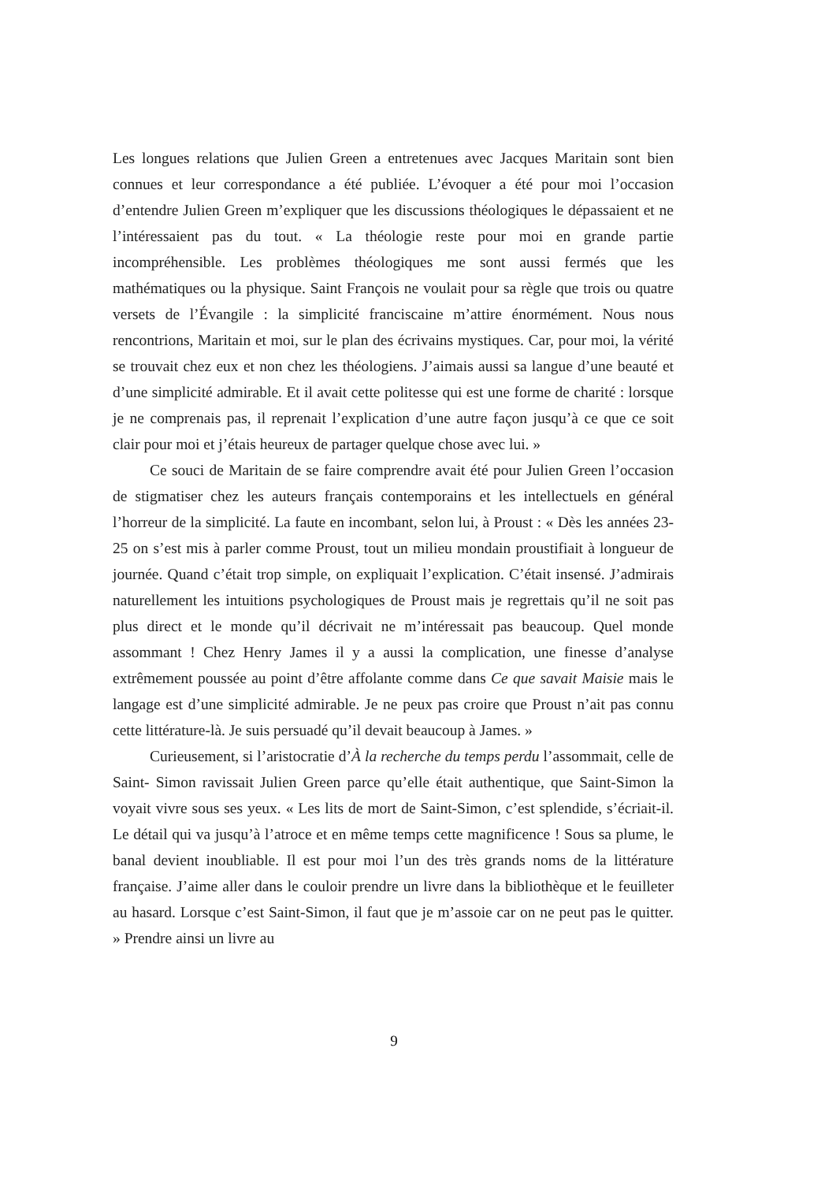Les longues relations que Julien Green a entretenues avec Jacques Maritain sont bien connues et leur correspondance a été publiée. L’évoquer a été pour moi l’occasion d’entendre Julien Green m’expliquer que les discussions théologiques le dépassaient et ne l’intéressaient pas du tout. « La théologie reste pour moi en grande partie incompréhensible. Les problèmes théologiques me sont aussi fermés que les mathématiques ou la physique. Saint François ne voulait pour sa règle que trois ou quatre versets de l’Évangile : la simplicité franciscaine m’attire énormément. Nous nous rencontrions, Maritain et moi, sur le plan des écrivains mystiques. Car, pour moi, la vérité se trouvait chez eux et non chez les théologiens. J’aimais aussi sa langue d’une beauté et d’une simplicité admirable. Et il avait cette politesse qui est une forme de charité : lorsque je ne comprenais pas, il reprenait l’explication d’une autre façon jusqu’à ce que ce soit clair pour moi et j’étais heureux de partager quelque chose avec lui. »
Ce souci de Maritain de se faire comprendre avait été pour Julien Green l’occasion de stigmatiser chez les auteurs français contemporains et les intellectuels en général l’horreur de la simplicité. La faute en incombant, selon lui, à Proust : « Dès les années 23-25 on s’est mis à parler comme Proust, tout un milieu mondain proustifiait à longueur de journée. Quand c’était trop simple, on expliquait l’explication. C’était insensé. J’admirais naturellement les intuitions psychologiques de Proust mais je regrettais qu’il ne soit pas plus direct et le monde qu’il décrivait ne m’intéressait pas beaucoup. Quel monde assommant ! Chez Henry James il y a aussi la complication, une finesse d’analyse extrêmement poussée au point d’être affolante comme dans Ce que savait Maisie mais le langage est d’une simplicité admirable. Je ne peux pas croire que Proust n’ait pas connu cette littérature-là. Je suis persuadé qu’il devait beaucoup à James. »
Curieusement, si l’aristocratie d’À la recherche du temps perdu l’assommait, celle de Saint- Simon ravissait Julien Green parce qu’elle était authentique, que Saint-Simon la voyait vivre sous ses yeux. « Les lits de mort de Saint-Simon, c’est splendide, s’écriait-il. Le détail qui va jusqu’à l’atroce et en même temps cette magnificence ! Sous sa plume, le banal devient inoubliable. Il est pour moi l’un des très grands noms de la littérature française. J’aime aller dans le couloir prendre un livre dans la bibliothèque et le feuilleter au hasard. Lorsque c’est Saint-Simon, il faut que je m’assoie car on ne peut pas le quitter. » Prendre ainsi un livre au
9